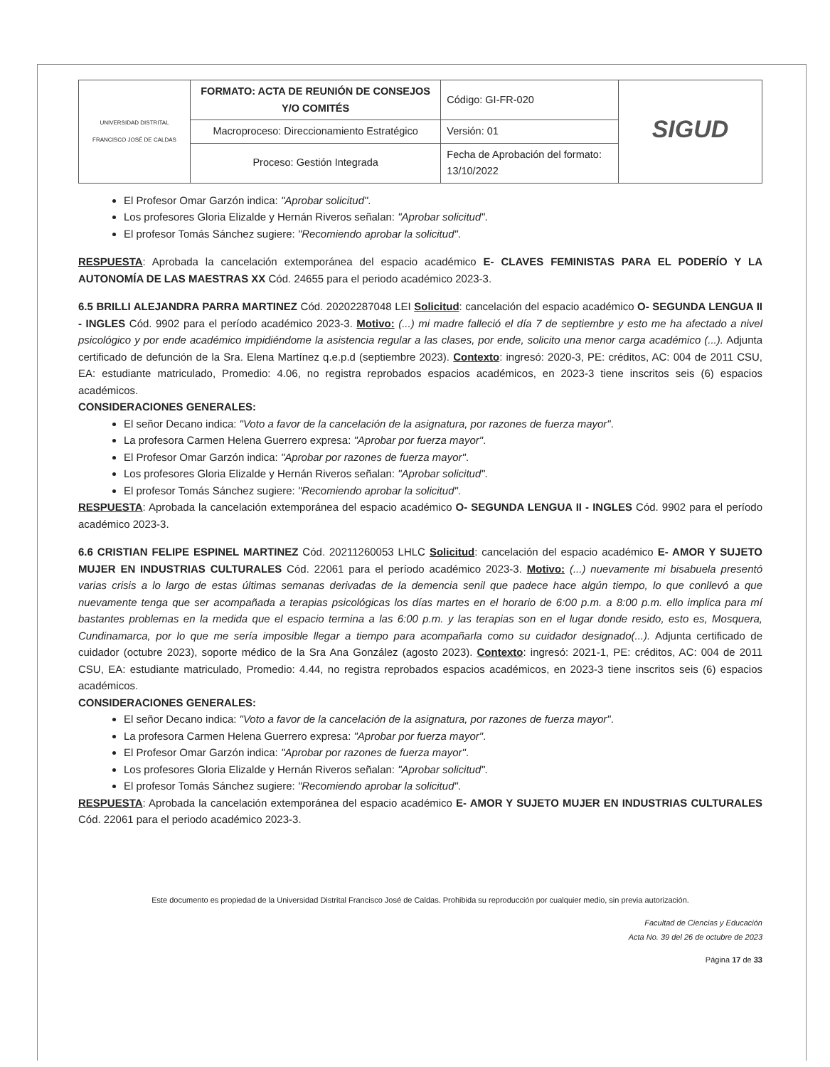| UNIVERSIDAD DISTRITAL FRANCISCO JOSÉ DE CALDAS | FORMATO: ACTA DE REUNIÓN DE CONSEJOS Y/O COMITÉS | Código: GI-FR-020 | SIGUD |
| | Macroproceso: Direccionamiento Estratégico | Versión: 01 | |
| | Proceso: Gestión Integrada | Fecha de Aprobación del formato: 13/10/2022 | |
El Profesor Omar Garzón indica: "Aprobar solicitud".
Los profesores Gloria Elizalde y Hernán Riveros señalan: "Aprobar solicitud".
El profesor Tomás Sánchez sugiere: "Recomiendo aprobar la solicitud".
RESPUESTA: Aprobada la cancelación extemporánea del espacio académico E- CLAVES FEMINISTAS PARA EL PODERÍO Y LA AUTONOMÍA DE LAS MAESTRAS XX Cód. 24655 para el periodo académico 2023-3.
6.5 BRILLI ALEJANDRA PARRA MARTINEZ Cód. 20202287048 LEI Solicitud: cancelación del espacio académico O- SEGUNDA LENGUA II - INGLES Cód. 9902 para el período académico 2023-3. Motivo: (...) mi madre falleció el día 7 de septiembre y esto me ha afectado a nivel psicológico y por ende académico impidiéndome la asistencia regular a las clases, por ende, solicito una menor carga académico (...). Adjunta certificado de defunción de la Sra. Elena Martínez q.e.p.d (septiembre 2023). Contexto: ingresó: 2020-3, PE: créditos, AC: 004 de 2011 CSU, EA: estudiante matriculado, Promedio: 4.06, no registra reprobados espacios académicos, en 2023-3 tiene inscritos seis (6) espacios académicos.
CONSIDERACIONES GENERALES:
El señor Decano indica: "Voto a favor de la cancelación de la asignatura, por razones de fuerza mayor".
La profesora Carmen Helena Guerrero expresa: "Aprobar por fuerza mayor".
El Profesor Omar Garzón indica: "Aprobar por razones de fuerza mayor".
Los profesores Gloria Elizalde y Hernán Riveros señalan: "Aprobar solicitud".
El profesor Tomás Sánchez sugiere: "Recomiendo aprobar la solicitud".
RESPUESTA: Aprobada la cancelación extemporánea del espacio académico O- SEGUNDA LENGUA II - INGLES Cód. 9902 para el período académico 2023-3.
6.6 CRISTIAN FELIPE ESPINEL MARTINEZ Cód. 20211260053 LHLC Solicitud: cancelación del espacio académico E- AMOR Y SUJETO MUJER EN INDUSTRIAS CULTURALES Cód. 22061 para el período académico 2023-3. Motivo: (...) nuevamente mi bisabuela presentó varias crisis a lo largo de estas últimas semanas derivadas de la demencia senil que padece hace algún tiempo, lo que conllevó a que nuevamente tenga que ser acompañada a terapias psicológicas los días martes en el horario de 6:00 p.m. a 8:00 p.m. ello implica para mí bastantes problemas en la medida que el espacio termina a las 6:00 p.m. y las terapias son en el lugar donde resido, esto es, Mosquera, Cundinamarca, por lo que me sería imposible llegar a tiempo para acompañarla como su cuidador designado(...). Adjunta certificado de cuidador (octubre 2023), soporte médico de la Sra Ana González (agosto 2023). Contexto: ingresó: 2021-1, PE: créditos, AC: 004 de 2011 CSU, EA: estudiante matriculado, Promedio: 4.44, no registra reprobados espacios académicos, en 2023-3 tiene inscritos seis (6) espacios académicos.
CONSIDERACIONES GENERALES:
El señor Decano indica: "Voto a favor de la cancelación de la asignatura, por razones de fuerza mayor".
La profesora Carmen Helena Guerrero expresa: "Aprobar por fuerza mayor".
El Profesor Omar Garzón indica: "Aprobar por razones de fuerza mayor".
Los profesores Gloria Elizalde y Hernán Riveros señalan: "Aprobar solicitud".
El profesor Tomás Sánchez sugiere: "Recomiendo aprobar la solicitud".
RESPUESTA: Aprobada la cancelación extemporánea del espacio académico E- AMOR Y SUJETO MUJER EN INDUSTRIAS CULTURALES Cód. 22061 para el periodo académico 2023-3.
Este documento es propiedad de la Universidad Distrital Francisco José de Caldas. Prohibida su reproducción por cualquier medio, sin previa autorización.
Facultad de Ciencias y Educación
Acta No. 39 del 26 de octubre de 2023
Página 17 de 33